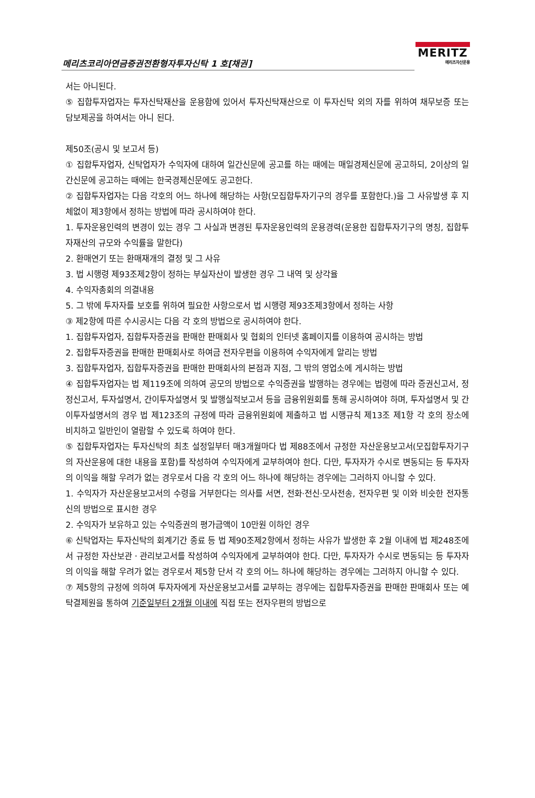메리츠코리아연금증권전환형자투자신탁 1 호[채권]
MERITZ
메리츠자산운용
서는 아니된다.
⑤ 집합투자업자는 투자신탁재산을 운용함에 있어서 투자신탁재산으로 이 투자신탁 외의 자를 위하여 채무보증 또는 담보제공을 하여서는 아니 된다.
제50조(공시 및 보고서 등)
① 집합투자업자, 신탁업자가 수익자에 대하여 일간신문에 공고를 하는 때에는 매일경제신문에 공고하되, 2이상의 일간신문에 공고하는 때에는 한국경제신문에도 공고한다.
② 집합투자업자는 다음 각호의 어느 하나에 해당하는 사항(모집합투자기구의 경우를 포함한다.)을 그 사유발생 후 지체없이 제3항에서 정하는 방법에 따라 공시하여야 한다.
1. 투자운용인력의 변경이 있는 경우 그 사실과 변경된 투자운용인력의 운용경력(운용한 집합투자기구의 명칭, 집합투자재산의 규모와 수익률을 말한다)
2. 환매연기 또는 환매재개의 결정 및 그 사유
3. 법 시행령 제93조제2항이 정하는 부실자산이 발생한 경우 그 내역 및 상각율
4. 수익자총회의 의결내용
5. 그 밖에 투자자를 보호를 위하여 필요한 사항으로서 법 시행령 제93조제3항에서 정하는 사항
③ 제2항에 따른 수시공시는 다음 각 호의 방법으로 공시하여야 한다.
1. 집합투자업자, 집합투자증권을 판매한 판매회사 및 협회의 인터넷 홈페이지를 이용하여 공시하는 방법
2. 집합투자증권을 판매한 판매회사로 하여금 전자우편을 이용하여 수익자에게 알리는 방법
3. 집합투자업자, 집합투자증권을 판매한 판매회사의 본점과 지점, 그 밖의 영업소에 게시하는 방법
④ 집합투자업자는 법 제119조에 의하여 공모의 방법으로 수익증권을 발행하는 경우에는 법령에 따라 증권신고서, 정정신고서, 투자설명서, 간이투자설명서 및 발행실적보고서 등을 금융위원회를 통해 공시하여야 하며, 투자설명서 및 간이투자설명서의 경우 법 제123조의 규정에 따라 금융위원회에 제출하고 법 시행규칙 제13조 제1항 각 호의 장소에 비치하고 일반인이 열람할 수 있도록 하여야 한다.
⑤ 집합투자업자는 투자신탁의 최초 설정일부터 매3개월마다 법 제88조에서 규정한 자산운용보고서(모집합투자기구의 자산운용에 대한 내용을 포함)를 작성하여 수익자에게 교부하여야 한다. 다만, 투자자가 수시로 변동되는 등 투자자의 이익을 해할 우려가 없는 경우로서 다음 각 호의 어느 하나에 해당하는 경우에는 그러하지 아니할 수 있다.
1. 수익자가 자산운용보고서의 수령을 거부한다는 의사를 서면, 전화·전신·모사전송, 전자우편 및 이와 비슷한 전자통신의 방법으로 표시한 경우
2. 수익자가 보유하고 있는 수익증권의 평가금액이 10만원 이하인 경우
⑥ 신탁업자는 투자신탁의 회계기간 종료 등 법 제90조제2항에서 정하는 사유가 발생한 후 2월 이내에 법 제248조에서 규정한 자산보관ㆍ관리보고서를 작성하여 수익자에게 교부하여야 한다. 다만, 투자자가 수시로 변동되는 등 투자자의 이익을 해할 우려가 없는 경우로서 제5항 단서 각 호의 어느 하나에 해당하는 경우에는 그러하지 아니할 수 있다.
⑦ 제5항의 규정에 의하여 투자자에게 자산운용보고서를 교부하는 경우에는 집합투자증권을 판매한 판매회사 또는 예탁결제원을 통하여 기준일부터 2개월 이내에 직접 또는 전자우편의 방법으로